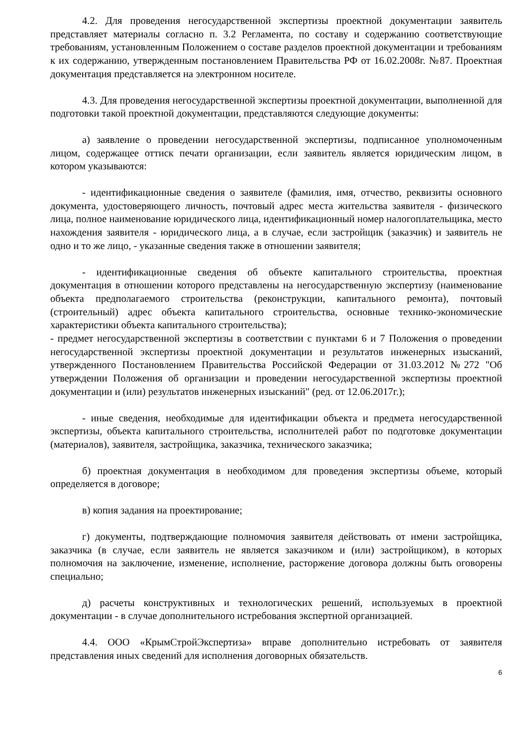4.2. Для проведения негосударственной экспертизы проектной документации заявитель представляет материалы согласно п. 3.2 Регламента, по составу и содержанию соответствующие требованиям, установленным Положением о составе разделов проектной документации и требованиям к их содержанию, утвержденным постановлением Правительства РФ от 16.02.2008г. №87. Проектная документация представляется на электронном носителе.
4.3. Для проведения негосударственной экспертизы проектной документации, выполненной для подготовки такой проектной документации, представляются следующие документы:
а) заявление о проведении негосударственной экспертизы, подписанное уполномоченным лицом, содержащее оттиск печати организации, если заявитель является юридическим лицом, в котором указываются:
- идентификационные сведения о заявителе (фамилия, имя, отчество, реквизиты основного документа, удостоверяющего личность, почтовый адрес места жительства заявителя - физического лица, полное наименование юридического лица, идентификационный номер налогоплательщика, место нахождения заявителя - юридического лица, а в случае, если застройщик (заказчик) и заявитель не одно и то же лицо, - указанные сведения также в отношении заявителя;
- идентификационные сведения об объекте капитального строительства, проектная документация в отношении которого представлены на негосударственную экспертизу (наименование объекта предполагаемого строительства (реконструкции, капитального ремонта), почтовый (строительный) адрес объекта капитального строительства, основные технико-экономические характеристики объекта капитального строительства);
- предмет негосударственной экспертизы в соответствии с пунктами 6 и 7 Положения о проведении негосударственной экспертизы проектной документации и результатов инженерных изысканий, утвержденного Постановлением Правительства Российской Федерации от 31.03.2012 №272 "Об утверждении Положения об организации и проведении негосударственной экспертизы проектной документации и (или) результатов инженерных изысканий" (ред. от 12.06.2017г.);
- иные сведения, необходимые для идентификации объекта и предмета негосударственной экспертизы, объекта капитального строительства, исполнителей работ по подготовке документации (материалов), заявителя, застройщика, заказчика, технического заказчика;
б) проектная документация в необходимом для проведения экспертизы объеме, который определяется в договоре;
в) копия задания на проектирование;
г) документы, подтверждающие полномочия заявителя действовать от имени застройщика, заказчика (в случае, если заявитель не является заказчиком и (или) застройщиком), в которых полномочия на заключение, изменение, исполнение, расторжение договора должны быть оговорены специально;
д) расчеты конструктивных и технологических решений, используемых в проектной документации - в случае дополнительного истребования экспертной организацией.
4.4. ООО «КрымСтройЭкспертиза» вправе дополнительно истребовать от заявителя представления иных сведений для исполнения договорных обязательств.
6